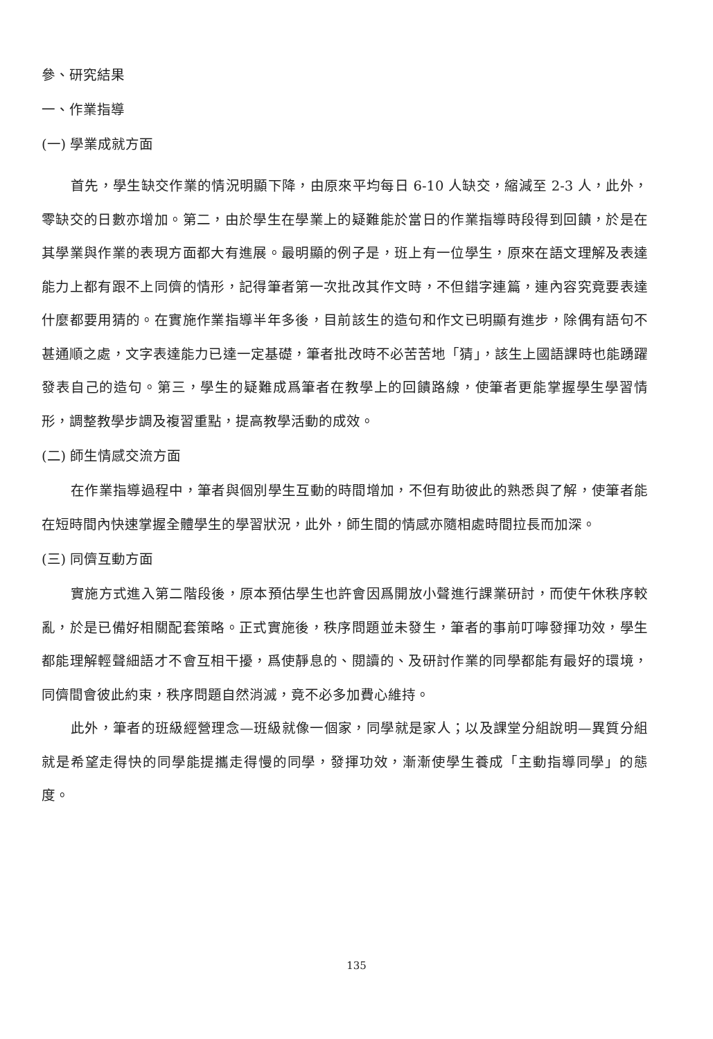參、研究結果
一、作業指導
(一) 學業成就方面
首先，學生缺交作業的情況明顯下降，由原來平均每日 6-10 人缺交，縮減至 2-3 人，此外，零缺交的日數亦增加。第二，由於學生在學業上的疑難能於當日的作業指導時段得到回饋，於是在其學業與作業的表現方面都大有進展。最明顯的例子是，班上有一位學生，原來在語文理解及表達能力上都有跟不上同儕的情形，記得筆者第一次批改其作文時，不但錯字連篇，連內容究竟要表達什麼都要用猜的。在實施作業指導半年多後，目前該生的造句和作文已明顯有進步，除偶有語句不甚通順之處，文字表達能力已達一定基礎，筆者批改時不必苦苦地「猜」，該生上國語課時也能踴躍發表自己的造句。第三，學生的疑難成爲筆者在教學上的回饋路線，使筆者更能掌握學生學習情形，調整教學步調及複習重點，提高教學活動的成效。
(二) 師生情感交流方面
在作業指導過程中，筆者與個別學生互動的時間增加，不但有助彼此的熟悉與了解，使筆者能在短時間內快速掌握全體學生的學習狀況，此外，師生間的情感亦隨相處時間拉長而加深。
(三) 同儕互動方面
實施方式進入第二階段後，原本預估學生也許會因爲開放小聲進行課業研討，而使午休秩序較亂，於是已備好相關配套策略。正式實施後，秩序問題並未發生，筆者的事前叮嚀發揮功效，學生都能理解輕聲細語才不會互相干擾，爲使靜息的、閱讀的、及研討作業的同學都能有最好的環境，同儕間會彼此約束，秩序問題自然消滅，竟不必多加費心維持。
此外，筆者的班級經營理念—班級就像一個家，同學就是家人；以及課堂分組說明—異質分組就是希望走得快的同學能提攜走得慢的同學，發揮功效，漸漸使學生養成「主動指導同學」的態度。
135